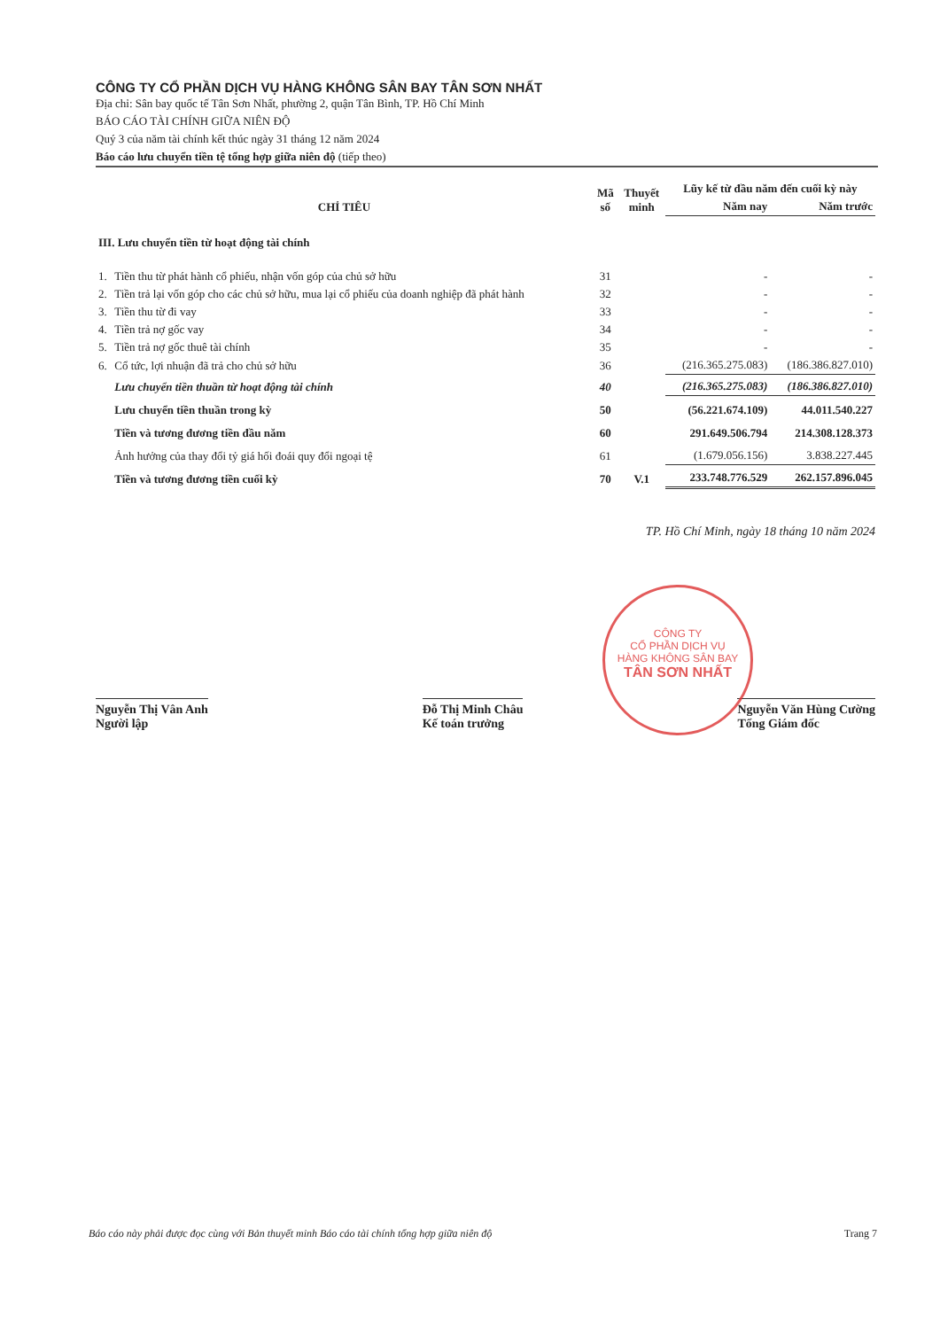CÔNG TY CỔ PHẦN DỊCH VỤ HÀNG KHÔNG SÂN BAY TÂN SƠN NHẤT
Địa chỉ: Sân bay quốc tế Tân Sơn Nhất, phường 2, quận Tân Bình, TP. Hồ Chí Minh
BÁO CÁO TÀI CHÍNH GIỮA NIÊN ĐỘ
Quý 3 của năm tài chính kết thúc ngày 31 tháng 12 năm 2024
Báo cáo lưu chuyển tiền tệ tổng hợp giữa niên độ (tiếp theo)
| CHỈ TIÊU | | Mã số | Thuyết minh | Lũy kế từ đầu năm đến cuối kỳ này | |
| --- | --- | --- | --- | --- | --- |
| | | | | Năm nay | Năm trước |
| III. Lưu chuyển tiền từ hoạt động tài chính | | | | | |
| 1. | Tiền thu từ phát hành cổ phiếu, nhận vốn góp của chủ sở hữu | 31 | | - | - |
| 2. | Tiền trả lại vốn góp cho các chủ sở hữu, mua lại cổ phiếu của doanh nghiệp đã phát hành | 32 | | - | - |
| 3. | Tiền thu từ đi vay | 33 | | - | - |
| 4. | Tiền trả nợ gốc vay | 34 | | - | - |
| 5. | Tiền trả nợ gốc thuê tài chính | 35 | | - | - |
| 6. | Cổ tức, lợi nhuận đã trả cho chủ sở hữu | 36 | | (216.365.275.083) | (186.386.827.010) |
| | Lưu chuyển tiền thuần từ hoạt động tài chính | 40 | | (216.365.275.083) | (186.386.827.010) |
| | Lưu chuyển tiền thuần trong kỳ | 50 | | (56.221.674.109) | 44.011.540.227 |
| | Tiền và tương đương tiền đầu năm | 60 | | 291.649.506.794 | 214.308.128.373 |
| | Ảnh hưởng của thay đổi tỷ giá hối đoái quy đổi ngoại tệ | 61 | | (1.679.056.156) | 3.838.227.445 |
| | Tiền và tương đương tiền cuối kỳ | 70 | V.1 | 233.748.776.529 | 262.157.896.045 |
TP. Hồ Chí Minh, ngày 18 tháng 10 năm 2024
Nguyễn Thị Vân Anh
Người lập
Đỗ Thị Minh Châu
Kế toán trưởng
Nguyễn Văn Hùng Cường
Tổng Giám đốc
CÔNG TY
CỔ PHẦN DỊCH VỤ
HÀNG KHÔNG SÂN BAY
TÂN SƠN NHẤT
Báo cáo này phải được đọc cùng với Bản thuyết minh Báo cáo tài chính tổng hợp giữa niên độ Trang 7